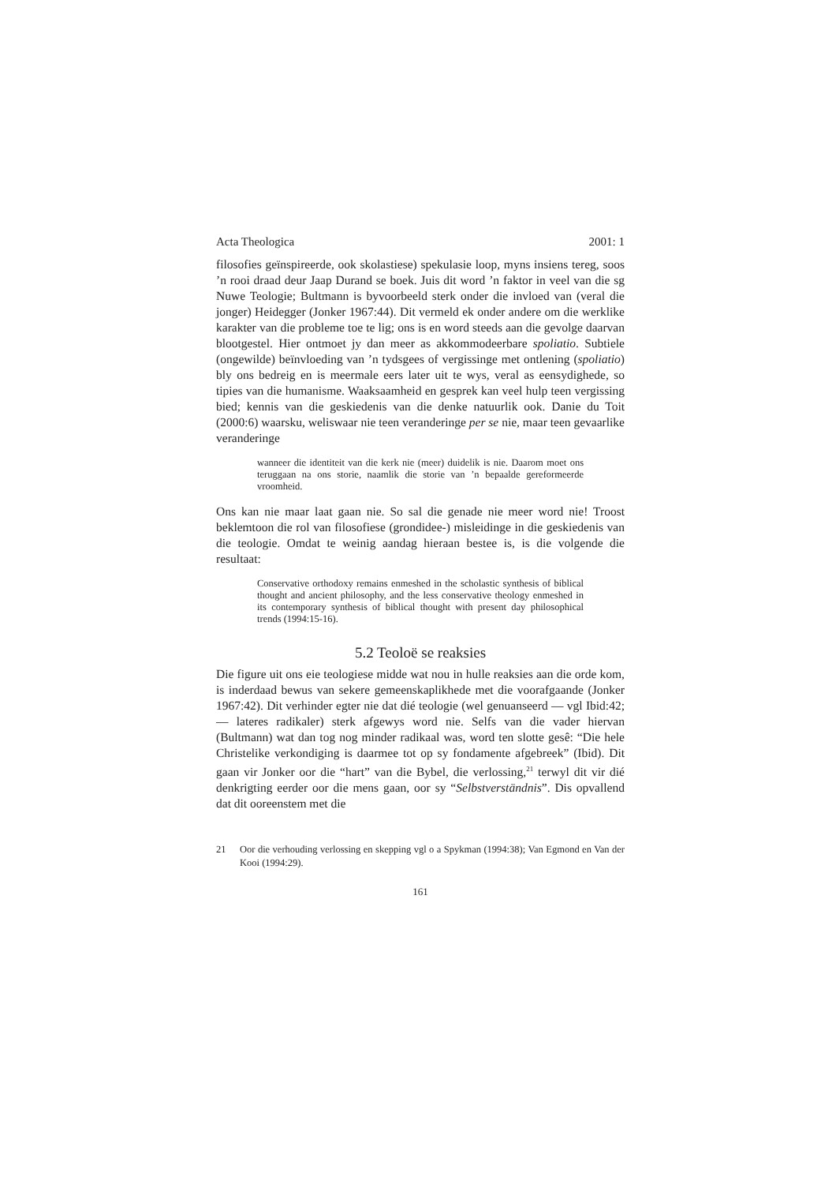Acta Theologica 2001: 1
filosofies geïnspireerde, ook skolastiese) spekulasie loop, myns insiens tereg, soos ’n rooi draad deur Jaap Durand se boek. Juis dit word ’n faktor in veel van die sg Nuwe Teologie; Bultmann is byvoorbeeld sterk onder die invloed van (veral die jonger) Heidegger (Jonker 1967:44). Dit vermeld ek onder andere om die werklike karakter van die probleme toe te lig; ons is en word steeds aan die gevolge daarvan blootgestel. Hier ontmoet jy dan meer as akkommodeerbare spoliatio. Subtiele (ongewilde) beïnvloeding van ’n tydsgees of vergissinge met ontlening (spoliatio) bly ons bedreig en is meermale eers later uit te wys, veral as eensydighede, so tipies van die humanisme. Waaksaamheid en gesprek kan veel hulp teen vergissing bied; kennis van die geskiedenis van die denke natuurlik ook. Danie du Toit (2000:6) waarsku, weliswaar nie teen veranderinge per se nie, maar teen gevaarlike veranderinge
wanneer die identiteit van die kerk nie (meer) duidelik is nie. Daarom moet ons teruggaan na ons storie, naamlik die storie van ’n bepaalde gereformeerde vroomheid.
Ons kan nie maar laat gaan nie. So sal die genade nie meer word nie! Troost beklemtoon die rol van filosofiese (grondidee-) misleidinge in die geskiedenis van die teologie. Omdat te weinig aandag hieraan bestee is, is die volgende die resultaat:
Conservative orthodoxy remains enmeshed in the scholastic synthesis of biblical thought and ancient philosophy, and the less conservative theology enmeshed in its contemporary synthesis of biblical thought with present day philosophical trends (1994:15-16).
5.2 Teoloë se reaksies
Die figure uit ons eie teologiese midde wat nou in hulle reaksies aan die orde kom, is inderdaad bewus van sekere gemeenskaplikhede met die voorafgaande (Jonker 1967:42). Dit verhinder egter nie dat dié teologie (wel genuanseerd — vgl Ibid:42; — lateres radikaler) sterk afgewys word nie. Selfs van die vader hiervan (Bultmann) wat dan tog nog minder radikaal was, word ten slotte gesê: “Die hele Christelike verkondiging is daarmee tot op sy fondamente afgebreek” (Ibid). Dit gaan vir Jonker oor die “hart” van die Bybel, die verlossing,<sup>21</sup> terwyl dit vir dié denkrigting eerder oor die mens gaan, oor sy “Selbstverständnis”. Dis opvallend dat dit ooreenstem met die
21 Oor die verhouding verlossing en skepping vgl o a Spykman (1994:38); Van Egmond en Van der Kooi (1994:29).
161